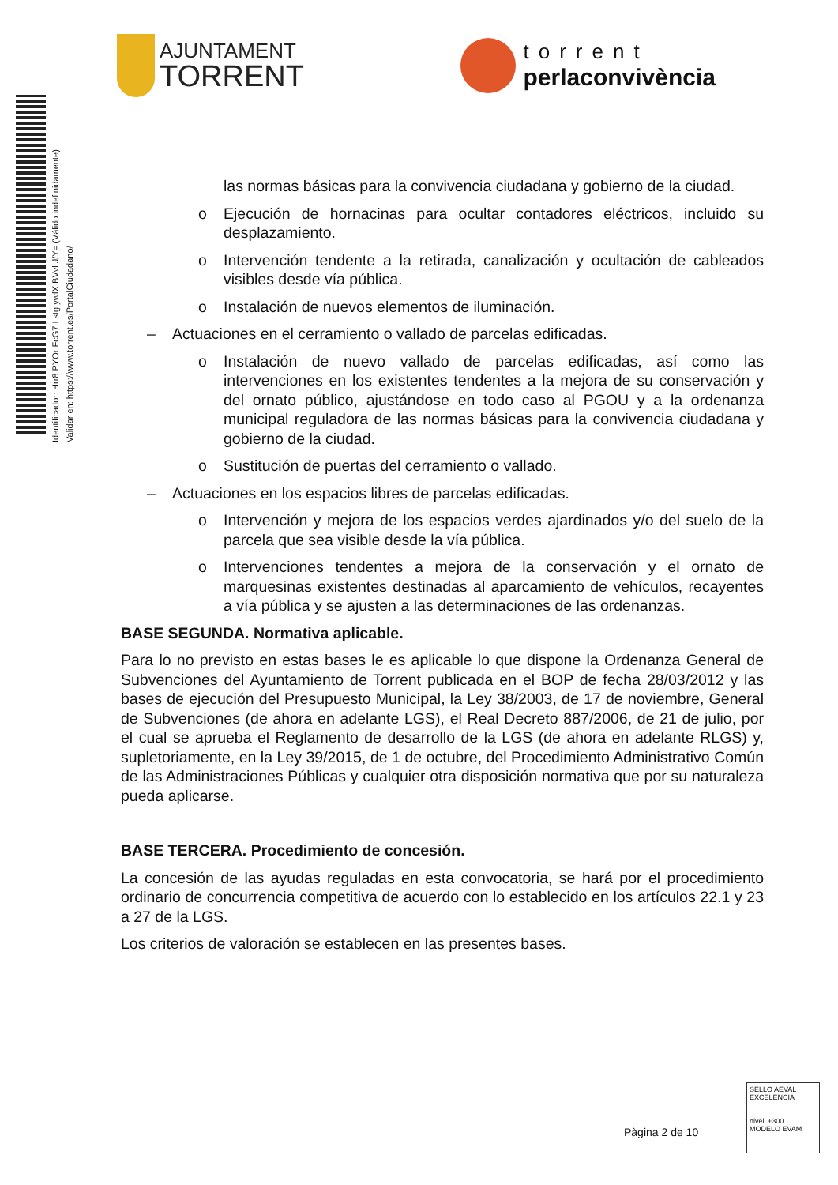AJUNTAMENT
TORRENT
torrent
perlaconvivència
Identificador: Hrr8 PYOr FcG7 Lstg ywfX BVvl J/Y= (Válido indefinidamente)
Validar en: https://www.torrent.es/PortalCiudadano/
las normas básicas para la convivencia ciudadana y gobierno de la ciudad.
o Ejecución de hornacinas para ocultar contadores eléctricos, incluido su desplazamiento.
o Intervención tendente a la retirada, canalización y ocultación de cableados visibles desde vía pública.
o Instalación de nuevos elementos de iluminación.
– Actuaciones en el cerramiento o vallado de parcelas edificadas.
o Instalación de nuevo vallado de parcelas edificadas, así como las intervenciones en los existentes tendentes a la mejora de su conservación y del ornato público, ajustándose en todo caso al PGOU y a la ordenanza municipal reguladora de las normas básicas para la convivencia ciudadana y gobierno de la ciudad.
o Sustitución de puertas del cerramiento o vallado.
– Actuaciones en los espacios libres de parcelas edificadas.
o Intervención y mejora de los espacios verdes ajardinados y/o del suelo de la parcela que sea visible desde la vía pública.
o Intervenciones tendentes a mejora de la conservación y el ornato de marquesinas existentes destinadas al aparcamiento de vehículos, recayentes a vía pública y se ajusten a las determinaciones de las ordenanzas.
BASE SEGUNDA. Normativa aplicable.
Para lo no previsto en estas bases le es aplicable lo que dispone la Ordenanza General de Subvenciones del Ayuntamiento de Torrent publicada en el BOP de fecha 28/03/2012 y las bases de ejecución del Presupuesto Municipal, la Ley 38/2003, de 17 de noviembre, General de Subvenciones (de ahora en adelante LGS), el Real Decreto 887/2006, de 21 de julio, por el cual se aprueba el Reglamento de desarrollo de la LGS (de ahora en adelante RLGS) y, supletoriamente, en la Ley 39/2015, de 1 de octubre, del Procedimiento Administrativo Común de las Administraciones Públicas y cualquier otra disposición normativa que por su naturaleza pueda aplicarse.
BASE TERCERA. Procedimiento de concesión.
La concesión de las ayudas reguladas en esta convocatoria, se hará por el procedimiento ordinario de concurrencia competitiva de acuerdo con lo establecido en los artículos 22.1 y 23 a 27 de la LGS.
Los criterios de valoración se establecen en las presentes bases.
Pàgina 2 de 10
SELLO AEVAL EXCELENCIA
nivell +300
MODELO EVAM